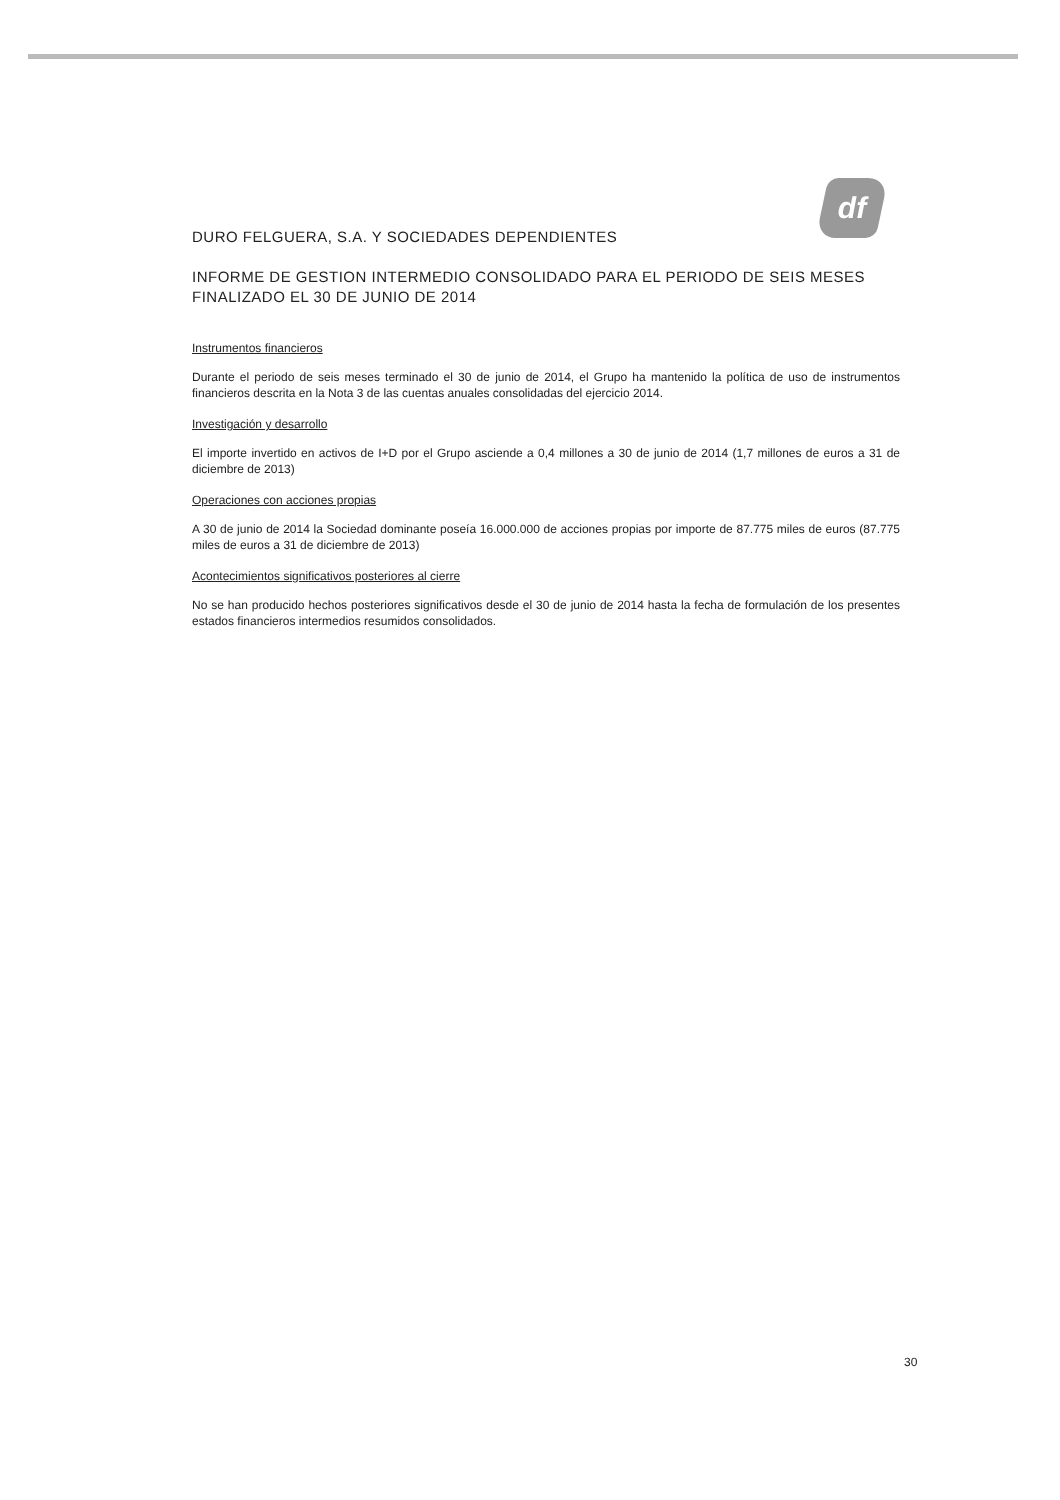df
DURO FELGUERA, S.A. Y SOCIEDADES DEPENDIENTES
INFORME DE GESTION INTERMEDIO CONSOLIDADO PARA EL PERIODO DE SEIS MESES FINALIZADO EL 30 DE JUNIO DE 2014
Instrumentos financieros
Durante el periodo de seis meses terminado el 30 de junio de 2014, el Grupo ha mantenido la política de uso de instrumentos financieros descrita en la Nota 3 de las cuentas anuales consolidadas del ejercicio 2014.
Investigación y desarrollo
El importe invertido en activos de I+D por el Grupo asciende a 0,4 millones a 30 de junio de 2014 (1,7 millones de euros a 31 de diciembre de 2013)
Operaciones con acciones propias
A 30 de junio de 2014 la Sociedad dominante poseía 16.000.000 de acciones propias por importe de 87.775 miles de euros (87.775 miles de euros a 31 de diciembre de 2013)
Acontecimientos significativos posteriores al cierre
No se han producido hechos posteriores significativos desde el 30 de junio de 2014 hasta la fecha de formulación de los presentes estados financieros intermedios resumidos consolidados.
30